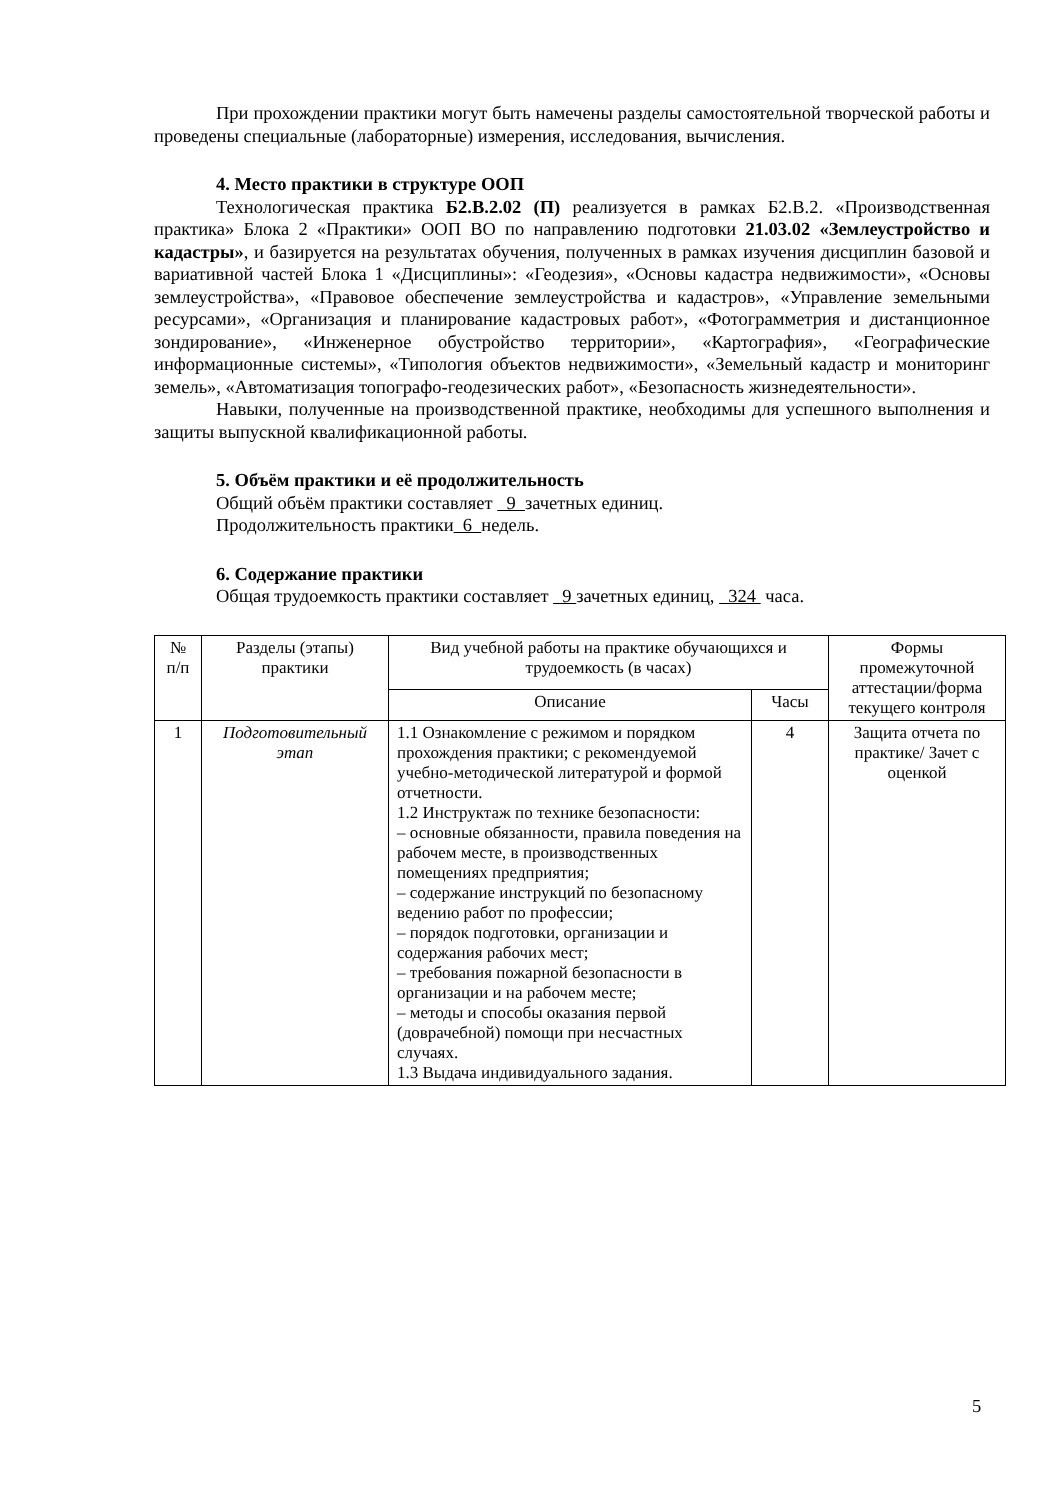При прохождении практики могут быть намечены разделы самостоятельной творческой работы и проведены специальные (лабораторные) измерения, исследования, вычисления.
4. Место практики в структуре ООП
Технологическая практика Б2.В.2.02 (П) реализуется в рамках Б2.В.2. «Производственная практика» Блока 2 «Практики» ООП ВО по направлению подготовки 21.03.02 «Землеустройство и кадастры», и базируется на результатах обучения, полученных в рамках изучения дисциплин базовой и вариативной частей Блока 1 «Дисциплины»: «Геодезия», «Основы кадастра недвижимости», «Основы землеустройства», «Правовое обеспечение землеустройства и кадастров», «Управление земельными ресурсами», «Организация и планирование кадастровых работ», «Фотограмметрия и дистанционное зондирование», «Инженерное обустройство территории», «Картография», «Географические информационные системы», «Типология объектов недвижимости», «Земельный кадастр и мониторинг земель», «Автоматизация топографо-геодезических работ», «Безопасность жизнедеятельности».
Навыки, полученные на производственной практике, необходимы для успешного выполнения и защиты выпускной квалификационной работы.
5. Объём практики и её продолжительность
Общий объём практики составляет 9 зачетных единиц.
Продолжительность практики 6 недель.
6. Содержание практики
Общая трудоемкость практики составляет 9 зачетных единиц, 324 часа.
| № п/п | Разделы (этапы) практики | Вид учебной работы на практике обучающихся и трудоемкость (в часах) | | Формы промежуточной аттестации/форма текущего контроля |
| --- | --- | --- | --- | --- |
| | | Описание | Часы | |
| 1 | Подготовительный этап | 1.1 Ознакомление с режимом и порядком прохождения практики; с рекомендуемой учебно-методической литературой и формой отчетности. 1.2 Инструктаж по технике безопасности: – основные обязанности, правила поведения на рабочем месте, в производственных помещениях предприятия; – содержание инструкций по безопасному ведению работ по профессии; – порядок подготовки, организации и содержания рабочих мест; – требования пожарной безопасности в организации и на рабочем месте; – методы и способы оказания первой (доврачебной) помощи при несчастных случаях. 1.3 Выдача индивидуального задания. | 4 | Защита отчета по практике/ Зачет с оценкой |
5